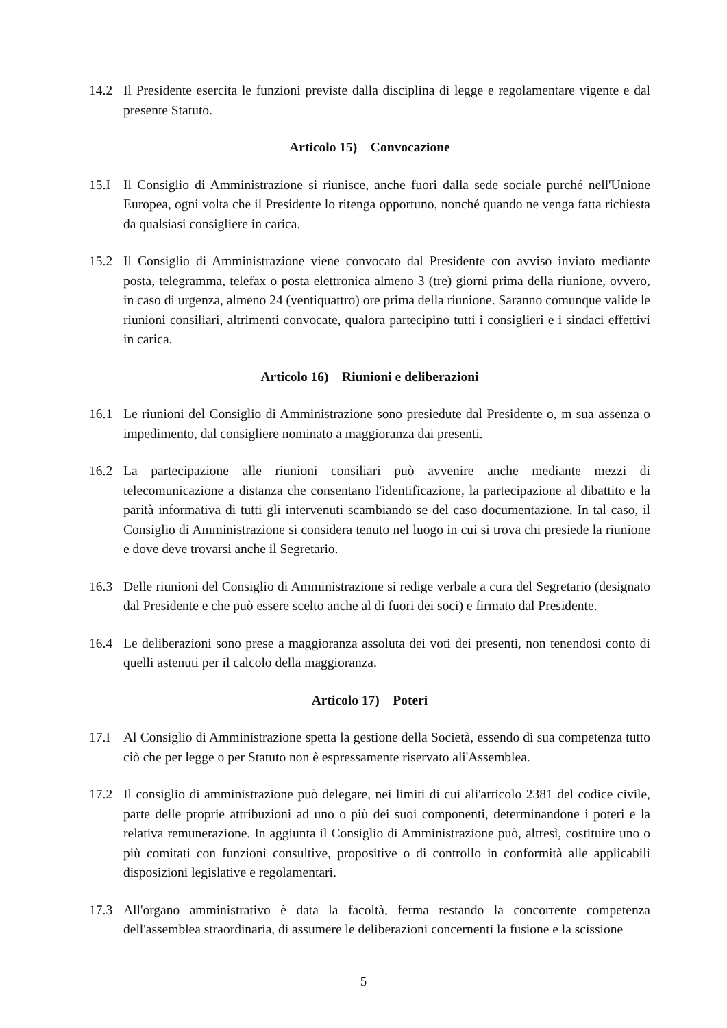14.2 Il Presidente esercita le funzioni previste dalla disciplina di legge e regolamentare vigente e dal presente Statuto.
Articolo 15) Convocazione
15.I Il Consiglio di Amministrazione si riunisce, anche fuori dalla sede sociale purché nell'Unione Europea, ogni volta che il Presidente lo ritenga opportuno, nonché quando ne venga fatta richiesta da qualsiasi consigliere in carica.
15.2 Il Consiglio di Amministrazione viene convocato dal Presidente con avviso inviato mediante posta, telegramma, telefax o posta elettronica almeno 3 (tre) giorni prima della riunione, ovvero, in caso di urgenza, almeno 24 (ventiquattro) ore prima della riunione. Saranno comunque valide le riunioni consiliari, altrimenti convocate, qualora partecipino tutti i consiglieri e i sindaci effettivi in carica.
Articolo 16) Riunioni e deliberazioni
16.1 Le riunioni del Consiglio di Amministrazione sono presiedute dal Presidente o, m sua assenza o impedimento, dal consigliere nominato a maggioranza dai presenti.
16.2 La partecipazione alle riunioni consiliari può avvenire anche mediante mezzi di telecomunicazione a distanza che consentano l'identificazione, la partecipazione al dibattito e la parità informativa di tutti gli intervenuti scambiando se del caso documentazione. In tal caso, il Consiglio di Amministrazione si considera tenuto nel luogo in cui si trova chi presiede la riunione e dove deve trovarsi anche il Segretario.
16.3 Delle riunioni del Consiglio di Amministrazione si redige verbale a cura del Segretario (designato dal Presidente e che può essere scelto anche al di fuori dei soci) e firmato dal Presidente.
16.4 Le deliberazioni sono prese a maggioranza assoluta dei voti dei presenti, non tenendosi conto di quelli astenuti per il calcolo della maggioranza.
Articolo 17) Poteri
17.I Al Consiglio di Amministrazione spetta la gestione della Società, essendo di sua competenza tutto ciò che per legge o per Statuto non è espressamente riservato ali'Assemblea.
17.2 Il consiglio di amministrazione può delegare, nei limiti di cui ali'articolo 2381 del codice civile, parte delle proprie attribuzioni ad uno o più dei suoi componenti, determinandone i poteri e la relativa remunerazione. In aggiunta il Consiglio di Amministrazione può, altresì, costituire uno o più comitati con funzioni consultive, propositive o di controllo in conformità alle applicabili disposizioni legislative e regolamentari.
17.3 All'organo amministrativo è data la facoltà, ferma restando la concorrente competenza dell'assemblea straordinaria, di assumere le deliberazioni concernenti la fusione e la scissione
5